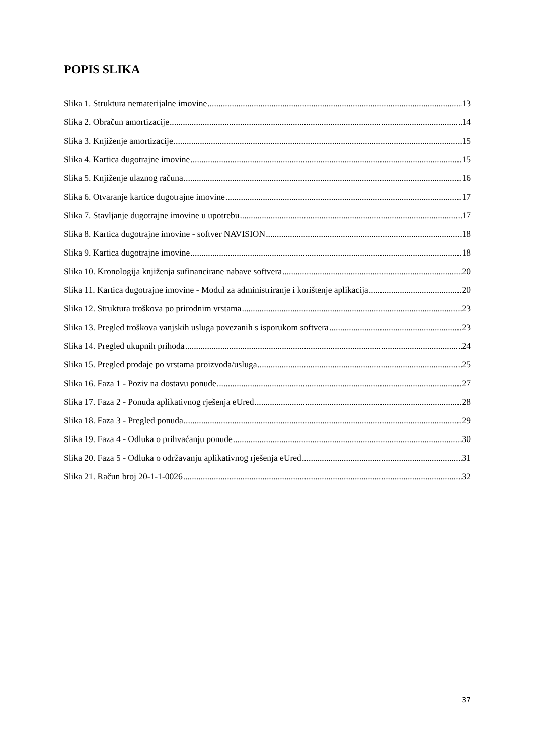POPIS SLIKA
Slika 1. Struktura nematerijalne imovine 13
Slika 2. Obračun amortizacije 14
Slika 3. Knjiženje amortizacije 15
Slika 4. Kartica dugotrajne imovine 15
Slika 5. Knjiženje ulaznog računa 16
Slika 6. Otvaranje kartice dugotrajne imovine 17
Slika 7. Stavljanje dugotrajne imovine u upotrebu 17
Slika 8. Kartica dugotrajne imovine - softver NAVISION 18
Slika 9. Kartica dugotrajne imovine 18
Slika 10. Kronologija knjiženja sufinancirane nabave softvera 20
Slika 11. Kartica dugotrajne imovine - Modul za administriranje i korištenje aplikacija 20
Slika 12. Struktura troškova po prirodnim vrstama 23
Slika 13. Pregled troškova vanjskih usluga povezanih s isporukom softvera 23
Slika 14. Pregled ukupnih prihoda 24
Slika 15. Pregled prodaje po vrstama proizvoda/usluga 25
Slika 16. Faza 1 - Poziv na dostavu ponude 27
Slika 17. Faza 2 - Ponuda aplikativnog rješenja eUred 28
Slika 18. Faza 3 - Pregled ponuda 29
Slika 19. Faza 4 - Odluka o prihvaćanju ponude 30
Slika 20. Faza 5 - Odluka o održavanju aplikativnog rješenja eUred 31
Slika 21. Račun broj 20-1-1-0026 32
37